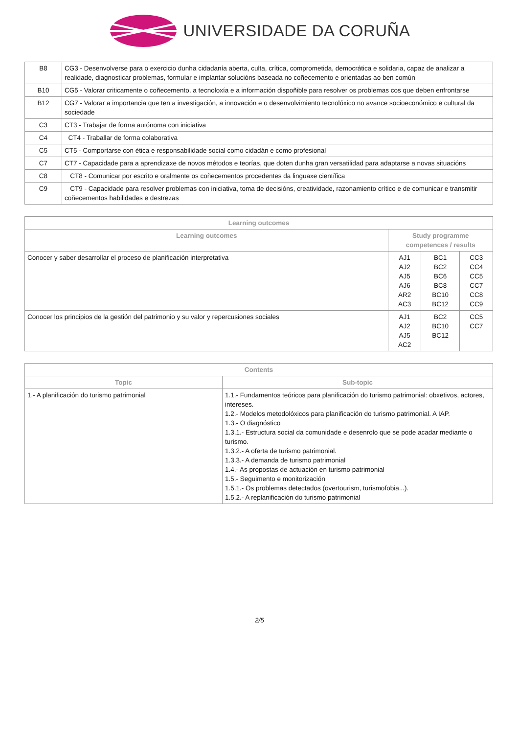UNIVERSIDADE DA CORUÑA
| B8 | CG3 - Desenvolverse para o exercicio dunha cidadanía aberta, culta, crítica, comprometida, democrática e solidaria, capaz de analizar a realidade, diagnosticar problemas, formular e implantar solucións baseada no coñecemento e orientadas ao ben común |
| B10 | CG5 - Valorar criticamente o coñecemento, a tecnoloxía e a información dispoñible para resolver os problemas cos que deben enfrontarse |
| B12 | CG7 - Valorar a importancia que ten a investigación, a innovación e o desenvolvimiento tecnolóxico no avance socioeconómico e cultural da sociedade |
| C3 | CT3 - Trabajar de forma autónoma con iniciativa |
| C4 | CT4 - Traballar de forma colaborativa |
| C5 | CT5 - Comportarse con ética e responsabilidade social como cidadán e como profesional |
| C7 | CT7 - Capacidade para a aprendizaxe de novos métodos e teorías, que doten dunha gran versatilidad para adaptarse a novas situacións |
| C8 | CT8 - Comunicar por escrito e oralmente os coñecementos procedentes da linguaxe científica |
| C9 | CT9 - Capacidade para resolver problemas con iniciativa, toma de decisións, creatividade, razonamiento crítico e de comunicar e transmitir coñecementos habilidades e destrezas |
| Learning outcomes | | | |
| --- | --- | --- | --- |
| Learning outcomes | Study programme competences / results | | |
| Conocer y saber desarrollar el proceso de planificación interpretativa | AJ1 AJ2 AJ5 AJ6 AR2 AC3 | BC1 BC2 BC6 BC8 BC10 BC12 | CC3 CC4 CC5 CC7 CC8 CC9 |
| Conocer los principios de la gestión del patrimonio y su valor y repercusiones sociales | AJ1 AJ2 AJ5 AC2 | BC2 BC10 BC12 | CC5 CC7 |
| Contents | |
| --- | --- |
| Topic | Sub-topic |
| 1.- A planificación do turismo patrimonial | 1.1.- Fundamentos teóricos para planificación do turismo patrimonial: obxetivos, actores, intereses. 1.2.- Modelos metodolóxicos para planificación do turismo patrimonial. A IAP. 1.3.- O diagnóstico 1.3.1.- Estructura social da comunidade e desenrolo que se pode acadar mediante o turismo. 1.3.2.- A oferta de turismo patrimonial. 1.3.3.- A demanda de turismo patrimonial 1.4.- As propostas de actuación en turismo patrimonial 1.5.- Seguimento e monitorización 1.5.1.- Os problemas detectados (overtourism, turismofobia...). 1.5.2.- A replanificación do turismo patrimonial |
2/5